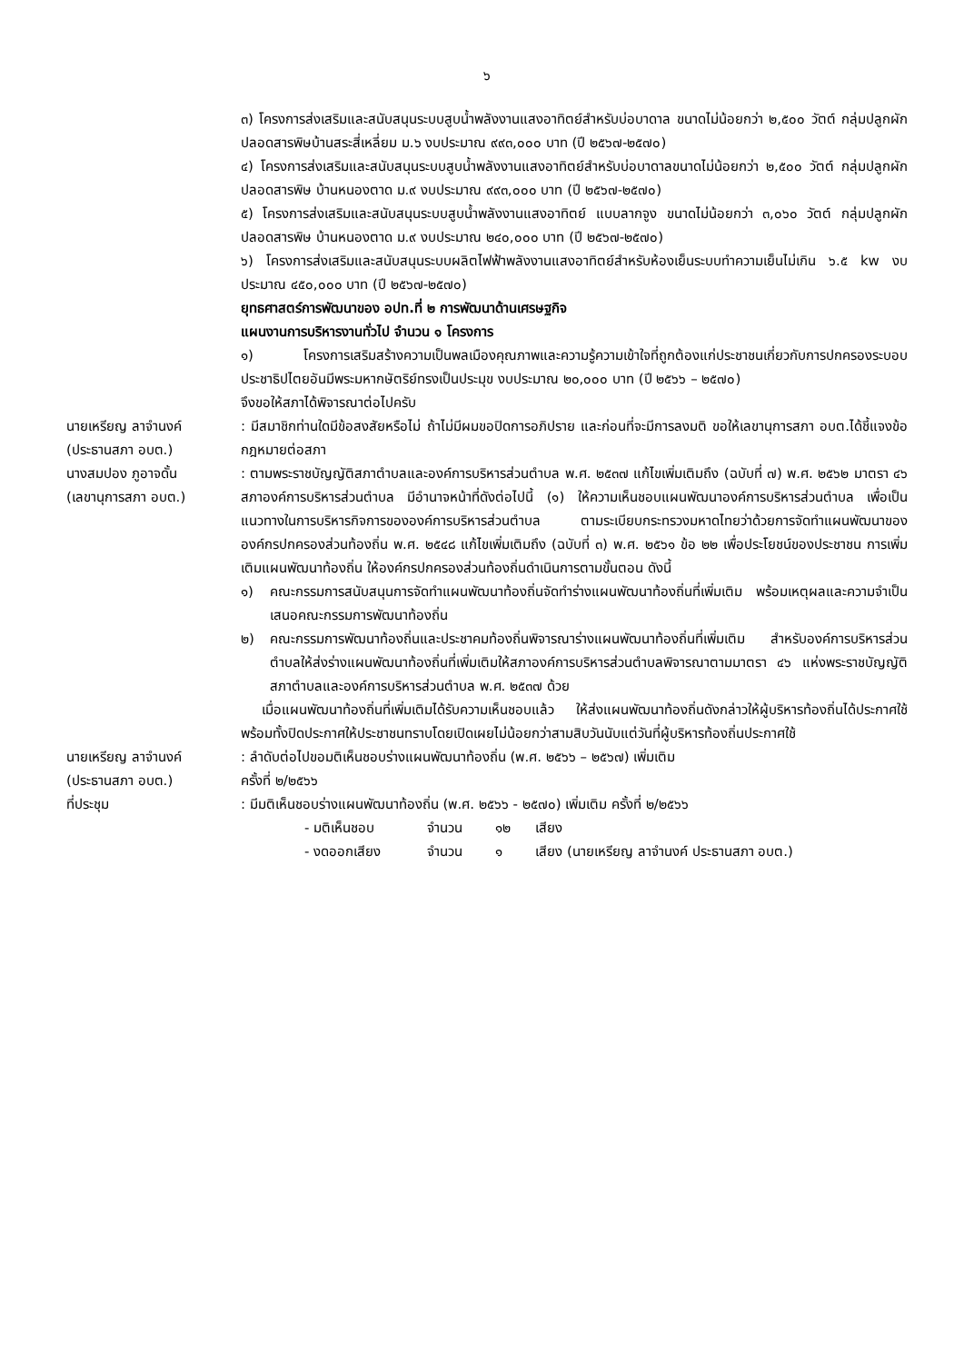๖
๓) โครงการส่งเสริมและสนับสนุนระบบสูบน้ำพลังงานแสงอาทิตย์สำหรับบ่อบาดาล ขนาดไม่น้อยกว่า ๒,๕๐๐ วัตต์ กลุ่มปลูกผักปลอดสารพิษบ้านสระสี่เหลี่ยม ม.๖ งบประมาณ ๙๙๓,๐๐๐ บาท (ปี ๒๕๖๗-๒๕๗๐)
๔) โครงการส่งเสริมและสนับสนุนระบบสูบน้ำพลังงานแสงอาทิตย์สำหรับบ่อบาดาลขนาดไม่น้อยกว่า ๒,๕๐๐ วัตต์ กลุ่มปลูกผักปลอดสารพิษ บ้านหนองตาด ม.๙ งบประมาณ ๙๙๓,๐๐๐ บาท (ปี ๒๕๖๗-๒๕๗๐)
๕) โครงการส่งเสริมและสนับสนุนระบบสูบน้ำพลังงานแสงอาทิตย์ แบบลากจูง ขนาดไม่น้อยกว่า ๓,๐๖๐ วัตต์ กลุ่มปลูกผักปลอดสารพิษ บ้านหนองตาด ม.๙ งบประมาณ ๒๔๐,๐๐๐ บาท (ปี ๒๕๖๗-๒๕๗๐)
๖) โครงการส่งเสริมและสนับสนุนระบบผลิตไฟฟ้าพลังงานแสงอาทิตย์สำหรับห้องเย็นระบบทำความเย็นไม่เกิน ๖.๕ kw งบประมาณ ๔๕๐,๐๐๐ บาท (ปี ๒๕๖๗-๒๕๗๐)
ยุทธศาสตร์การพัฒนาของ อปท.ที่ ๒ การพัฒนาด้านเศรษฐกิจ
แผนงานการบริหารงานทั่วไป จำนวน ๑ โครงการ
๑) โครงการเสริมสร้างความเป็นพลเมืองคุณภาพและความรู้ความเข้าใจที่ถูกต้องแก่ประชาชนเกี่ยวกับการปกครองระบอบประชาธิปไตยอันมีพระมหากษัตริย์ทรงเป็นประมุข งบประมาณ ๒๐,๐๐๐ บาท (ปี ๒๕๖๖ – ๒๕๗๐)
จึงขอให้สภาได้พิจารณาต่อไปครับ
นายเหรียญ ลาจำนงค์
(ประธานสภา อบต.)
: มีสมาชิกท่านใดมีข้อสงสัยหรือไม่ ถ้าไม่มีผมขอปิดการอภิปราย และก่อนที่จะมีการลงมติ ขอให้เลขานุการสภา อบต.ได้ชี้แจงข้อกฎหมายต่อสภา
นางสมปอง ภูอาจดั้น
(เลขานุการสภา อบต.)
: ตามพระราชบัญญัติสภาตำบลและองค์การบริหารส่วนตำบล พ.ศ. ๒๕๓๗ แก้ไขเพิ่มเติมถึง (ฉบับที่ ๗) พ.ศ. ๒๕๖๒ มาตรา ๔๖ สภาองค์การบริหารส่วนตำบล มีอำนาจหน้าที่ดังต่อไปนี้ (๑) ให้ความเห็นชอบแผนพัฒนาองค์การบริหารส่วนตำบล เพื่อเป็นแนวทางในการบริหารกิจการขององค์การบริหารส่วนตำบล ตามระเบียบกระทรวงมหาดไทยว่าด้วยการจัดทำแผนพัฒนาขององค์กรปกครองส่วนท้องถิ่น พ.ศ. ๒๕๔๘ แก้ไขเพิ่มเติมถึง (ฉบับที่ ๓) พ.ศ. ๒๕๖๑ ข้อ ๒๒ เพื่อประโยชน์ของประชาชน การเพิ่มเติมแผนพัฒนาท้องถิ่น ให้องค์กรปกครองส่วนท้องถิ่นดำเนินการตามขั้นตอน ดังนี้
๑) คณะกรรมการสนับสนุนการจัดทำแผนพัฒนาท้องถิ่นจัดทำร่างแผนพัฒนาท้องถิ่นที่เพิ่มเติม พร้อมเหตุผลและความจำเป็นเสนอคณะกรรมการพัฒนาท้องถิ่น
๒) คณะกรรมการพัฒนาท้องถิ่นและประชาคมท้องถิ่นพิจารณาร่างแผนพัฒนาท้องถิ่นที่เพิ่มเติม สำหรับองค์การบริหารส่วนตำบลให้ส่งร่างแผนพัฒนาท้องถิ่นที่เพิ่มเติมให้สภาองค์การบริหารส่วนตำบลพิจารณาตามมาตรา ๔๖ แห่งพระราชบัญญัติสภาตำบลและองค์การบริหารส่วนตำบล พ.ศ. ๒๕๓๗ ด้วย
เมื่อแผนพัฒนาท้องถิ่นที่เพิ่มเติมได้รับความเห็นชอบแล้ว ให้ส่งแผนพัฒนาท้องถิ่นดังกล่าวให้ผู้บริหารท้องถิ่นได้ประกาศใช้ พร้อมทั้งปิดประกาศให้ประชาชนทราบโดยเปิดเผยไม่น้อยกว่าสามสิบวันนับแต่วันที่ผู้บริหารท้องถิ่นประกาศใช้
นายเหรียญ ลาจำนงค์
(ประธานสภา อบต.)
: ลำดับต่อไปขอมติเห็นชอบร่างแผนพัฒนาท้องถิ่น (พ.ศ. ๒๕๖๖ – ๒๕๖๗) เพิ่มเติม
ครั้งที่ ๒/๒๕๖๖
ที่ประชุม : มีมติเห็นชอบร่างแผนพัฒนาท้องถิ่น (พ.ศ. ๒๕๖๖ - ๒๕๗๐) เพิ่มเติม ครั้งที่ ๒/๒๕๖๖
- มติเห็นชอบ จำนวน ๑๒ เสียง
- งดออกเสียง จำนวน ๑ เสียง (นายเหรียญ ลาจำนงค์ ประธานสภา อบต.)